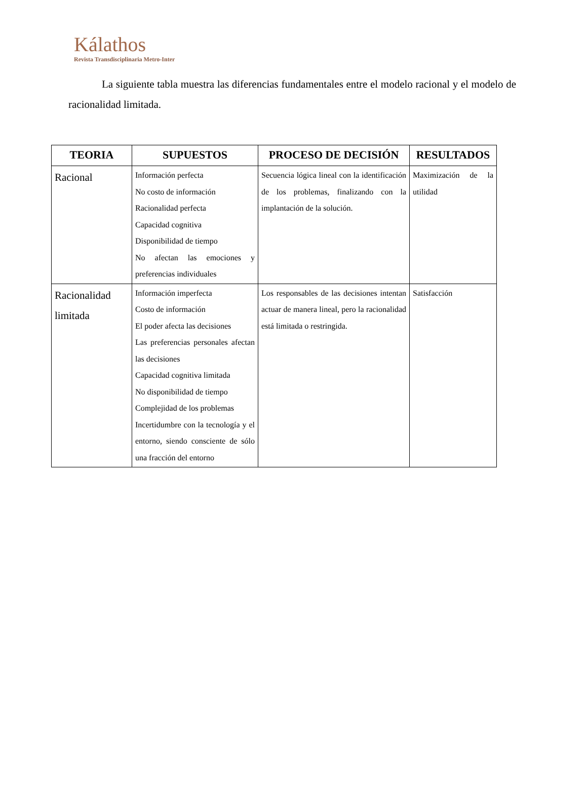Kálathos
Revista Transdisciplinaria Metro-Inter
La siguiente tabla muestra las diferencias fundamentales entre el modelo racional y el modelo de racionalidad limitada.
| TEORIA | SUPUESTOS | PROCESO DE DECISIÓN | RESULTADOS |
| --- | --- | --- | --- |
| Racional | Información perfecta No costo de información Racionalidad perfecta Capacidad cognitiva Disponibilidad de tiempo No afectan las emociones y preferencias individuales | Secuencia lógica lineal con la identificación de los problemas, finalizando con la implantación de la solución. | Maximización de la utilidad |
| Racionalidad limitada | Información imperfecta Costo de información El poder afecta las decisiones Las preferencias personales afectan las decisiones Capacidad cognitiva limitada No disponibilidad de tiempo Complejidad de los problemas Incertidumbre con la tecnología y el entorno, siendo consciente de sólo una fracción del entorno | Los responsables de las decisiones intentan actuar de manera lineal, pero la racionalidad está limitada o restringida. | Satisfacción |